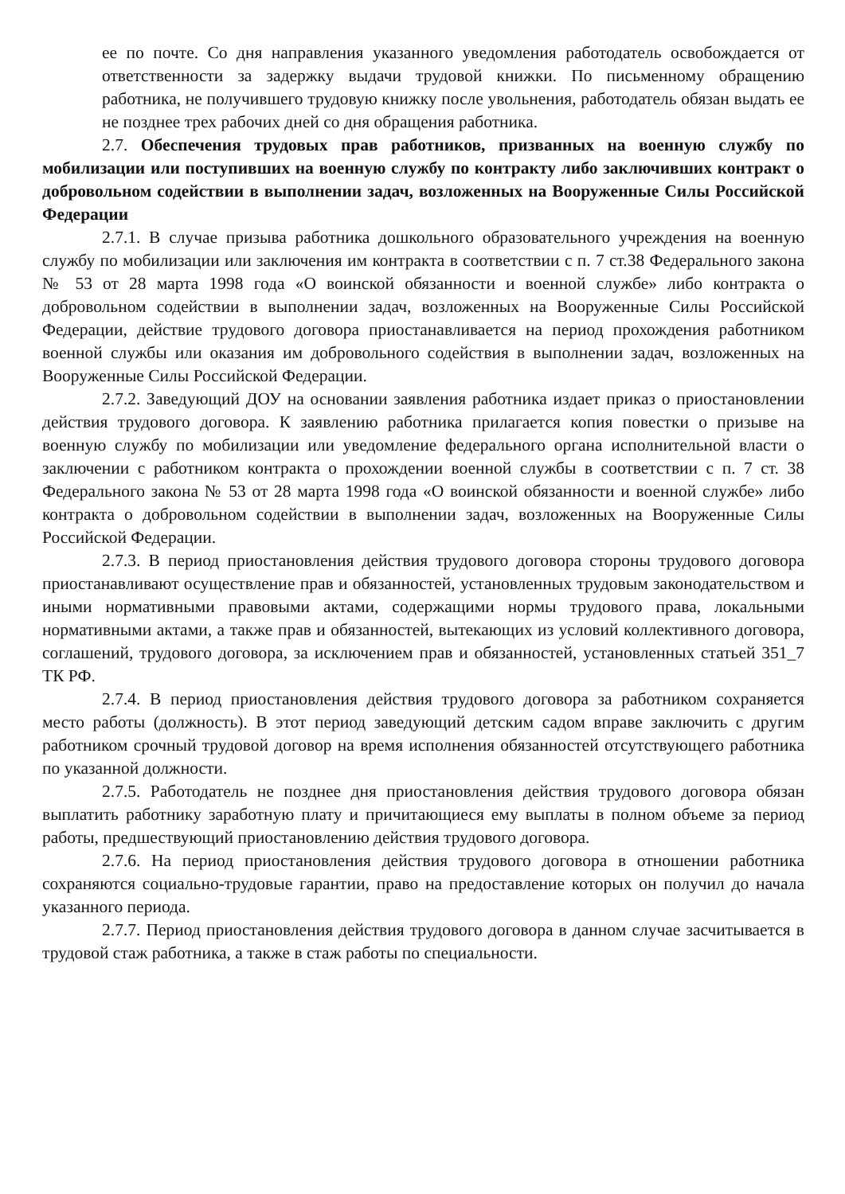ее по почте. Со дня направления указанного уведомления работодатель освобождается от ответственности за задержку выдачи трудовой книжки. По письменному обращению работника, не получившего трудовую книжку после увольнения, работодатель обязан выдать ее не позднее трех рабочих дней со дня обращения работника.
2.7. Обеспечения трудовых прав работников, призванных на военную службу по мобилизации или поступивших на военную службу по контракту либо заключивших контракт о добровольном содействии в выполнении задач, возложенных на Вооруженные Силы Российской Федерации
2.7.1. В случае призыва работника дошкольного образовательного учреждения на военную службу по мобилизации или заключения им контракта в соответствии с п. 7 ст.38 Федерального закона № 53 от 28 марта 1998 года «О воинской обязанности и военной службе» либо контракта о добровольном содействии в выполнении задач, возложенных на Вооруженные Силы Российской Федерации, действие трудового договора приостанавливается на период прохождения работником военной службы или оказания им добровольного содействия в выполнении задач, возложенных на Вооруженные Силы Российской Федерации.
2.7.2. Заведующий ДОУ на основании заявления работника издает приказ о приостановлении действия трудового договора. К заявлению работника прилагается копия повестки о призыве на военную службу по мобилизации или уведомление федерального органа исполнительной власти о заключении с работником контракта о прохождении военной службы в соответствии с п. 7 ст. 38 Федерального закона № 53 от 28 марта 1998 года «О воинской обязанности и военной службе» либо контракта о добровольном содействии в выполнении задач, возложенных на Вооруженные Силы Российской Федерации.
2.7.3. В период приостановления действия трудового договора стороны трудового договора приостанавливают осуществление прав и обязанностей, установленных трудовым законодательством и иными нормативными правовыми актами, содержащими нормы трудового права, локальными нормативными актами, а также прав и обязанностей, вытекающих из условий коллективного договора, соглашений, трудового договора, за исключением прав и обязанностей, установленных статьей 351_7 ТК РФ.
2.7.4. В период приостановления действия трудового договора за работником сохраняется место работы (должность). В этот период заведующий детским садом вправе заключить с другим работником срочный трудовой договор на время исполнения обязанностей отсутствующего работника по указанной должности.
2.7.5. Работодатель не позднее дня приостановления действия трудового договора обязан выплатить работнику заработную плату и причитающиеся ему выплаты в полном объеме за период работы, предшествующий приостановлению действия трудового договора.
2.7.6. На период приостановления действия трудового договора в отношении работника сохраняются социально-трудовые гарантии, право на предоставление которых он получил до начала указанного периода.
2.7.7. Период приостановления действия трудового договора в данном случае засчитывается в трудовой стаж работника, а также в стаж работы по специальности.